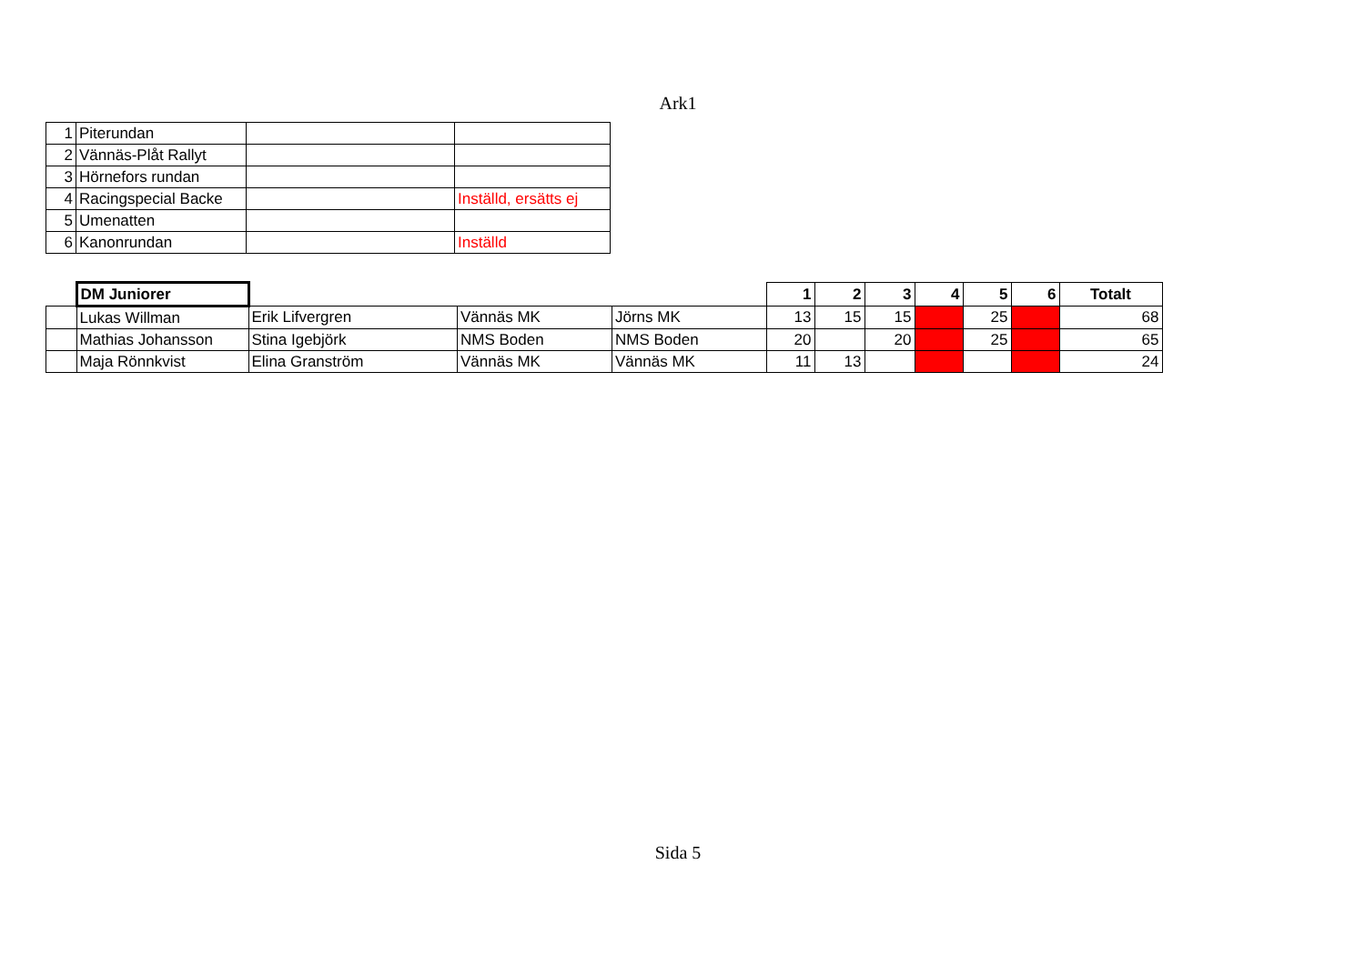Ark1
| 1 | Piterundan | | |
| 2 | Vännäs-Plåt Rallyt | | |
| 3 | Hörnefors rundan | | |
| 4 | Racingspecial Backe | | Inställd, ersätts ej |
| 5 | Umenatten | | |
| 6 | Kanonrundan | | Inställd |
| | DM Juniorer | | | | 1 | 2 | 3 | 4 | 5 | 6 | Totalt |
| | Lukas Willman | Erik Lifvergren | Vännäs MK | Jörns MK | 13 | 15 | 15 | | 25 | | 68 |
| | Mathias Johansson | Stina Igebjörk | NMS Boden | NMS Boden | 20 | | 20 | | 25 | | 65 |
| | Maja Rönnkvist | Elina Granström | Vännäs MK | Vännäs MK | 11 | 13 | | | | | 24 |
Sida 5